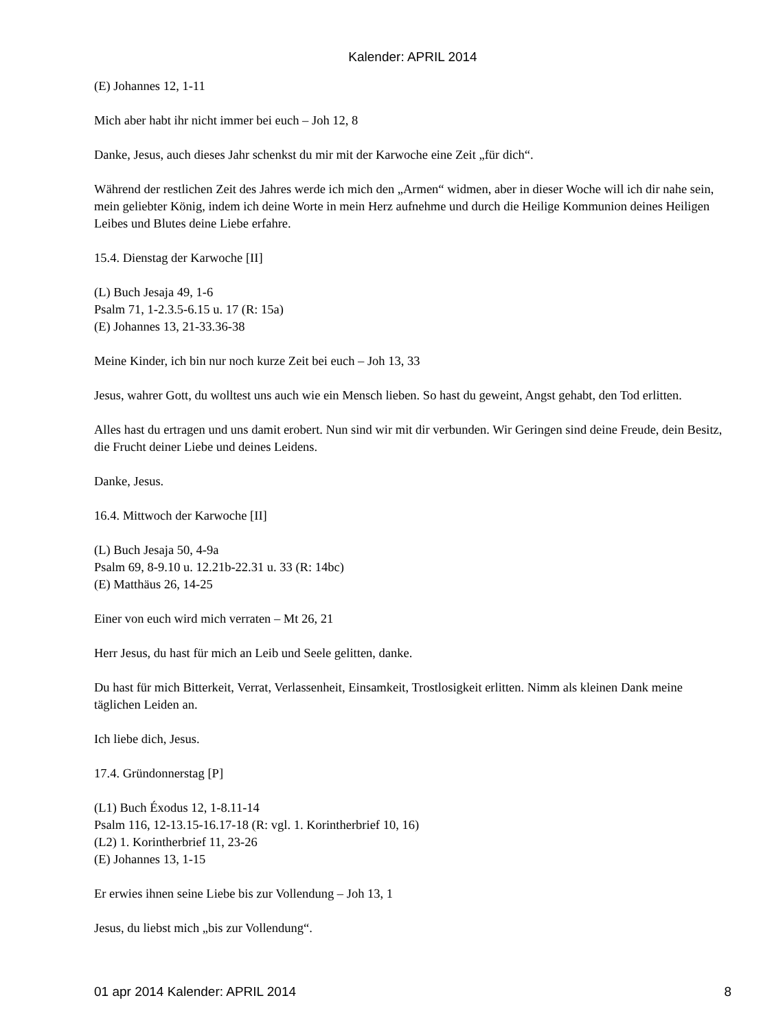Kalender: APRIL 2014
(E) Johannes 12, 1-11
Mich aber habt ihr nicht immer bei euch – Joh 12, 8
Danke, Jesus, auch dieses Jahr schenkst du mir mit der Karwoche eine Zeit „für dich“.
Während der restlichen Zeit des Jahres werde ich mich den „Armen“ widmen, aber in dieser Woche will ich dir nahe sein, mein geliebter König, indem ich deine Worte in mein Herz aufnehme und durch die Heilige Kommunion deines Heiligen Leibes und Blutes deine Liebe erfahre.
15.4. Dienstag der Karwoche [II]
(L) Buch Jesaja 49, 1-6
Psalm 71, 1-2.3.5-6.15 u. 17 (R: 15a)
(E) Johannes 13, 21-33.36-38
Meine Kinder, ich bin nur noch kurze Zeit bei euch – Joh 13, 33
Jesus, wahrer Gott, du wolltest uns auch wie ein Mensch lieben. So hast du geweint, Angst gehabt, den Tod erlitten.
Alles hast du ertragen und uns damit erobert. Nun sind wir mit dir verbunden. Wir Geringen sind deine Freude, dein Besitz, die Frucht deiner Liebe und deines Leidens.
Danke, Jesus.
16.4. Mittwoch der Karwoche [II]
(L) Buch Jesaja 50, 4-9a
Psalm 69, 8-9.10 u. 12.21b-22.31 u. 33 (R: 14bc)
(E) Matthäus 26, 14-25
Einer von euch wird mich verraten – Mt 26, 21
Herr Jesus, du hast für mich an Leib und Seele gelitten, danke.
Du hast für mich Bitterkeit, Verrat, Verlassenheit, Einsamkeit, Trostlosigkeit erlitten. Nimm als kleinen Dank meine täglichen Leiden an.
Ich liebe dich, Jesus.
17.4. Gründonnerstag [P]
(L1) Buch Éxodus 12, 1-8.11-14
Psalm 116, 12-13.15-16.17-18 (R: vgl. 1. Korintherbrief 10, 16)
(L2) 1. Korintherbrief 11, 23-26
(E) Johannes 13, 1-15
Er erwies ihnen seine Liebe bis zur Vollendung – Joh 13, 1
Jesus, du liebst mich „bis zur Vollendung“.
01 apr 2014 Kalender: APRIL 2014 8